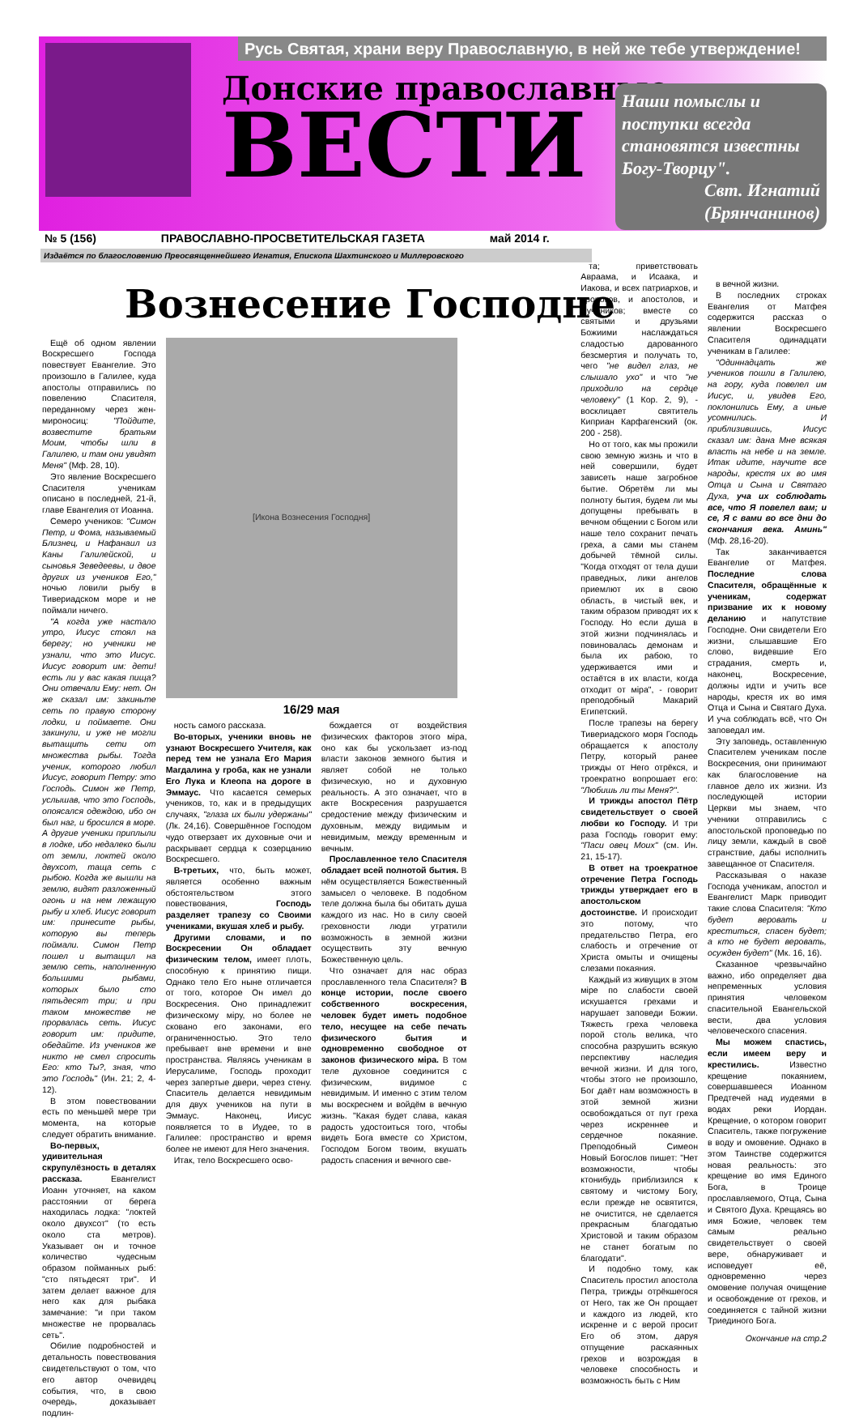Русь Святая, храни веру Православную, в ней же тебе утверждение!
Донские православные
ВЕСТИ
Наши помыслы и поступки всегда становятся известны Богу-Творцу".
Свт. Игнатий (Брянчанинов)
№ 5 (156) ПРАВОСЛАВНО-ПРОСВЕТИТЕЛЬСКАЯ ГАЗЕТА май 2014 г.
Издаётся по благословению Преосвященнейшего Игнатия, Епископа Шахтинского и Миллеровского
Вознесение Господне
Ещё об одном явлении Воскресшего Господа повествует Евангелие. Это произошло в Галилее, куда апостолы отправились по повелению Спасителя, переданному через жен-мироносиц: "Пойдите, возвестите братьям Моим, чтобы шли в Галилею, и там они увидят Меня" (Мф. 28, 10).
Это явление Воскресшего Спасителя ученикам описано в последней, 21-й, главе Евангелия от Иоанна.
Семеро учеников: "Симон Петр, и Фома, называемый Близнец, и Нафанаил из Каны Галилейской, и сыновья Зеведеевы, и двое других из учеников Его," ночью ловили рыбу в Тивериадском море и не поймали ничего.
"А когда уже настало утро, Иисус стоял на берегу; но ученики не узнали, что это Иисус. Иисус говорит им: дети! есть ли у вас какая пища? Они отвечали Ему: нет. Он же сказал им: закиньте сеть по правую сторону лодки, и поймаете. Они закинули, и уже не могли вытащить сети от множества рыбы. Тогда ученик, которого любил Иисус, говорит Петру: это Господь. Симон же Петр, услышав, что это Господь, опоясался одеждою, ибо он был наг, и бросился в море. А другие ученики приплыли в лодке, ибо недалеко были от земли, локтей около двухсот, таща сеть с рыбою. Когда же вышли на землю, видят разложенный огонь и на нем лежащую рыбу и хлеб. Иисус говорит им: принесите рыбы, которую вы теперь поймали. Симон Петр пошел и вытащил на землю сеть, наполненную большими рыбами, которых было сто пятьдесят три; и при таком множестве не прорвалась сеть. Иисус говорит им: придите, обедайте. Из учеников же никто не смел спросить Его: кто Ты?, зная, что это Господь" (Ин. 21; 2, 4-12).
В этом повествовании есть по меньшей мере три момента, на которые следует обратить внимание.
Во-первых, удивительная скрупулёзность в деталях рассказа. Евангелист Иоанн уточняет, на каком расстоянии от берега находилась лодка: "локтей около двухсот" (то есть около ста метров). Указывает он и точное количество чудесным образом пойманных рыб: "сто пятьдесят три". И затем делает важное для него как для рыбака замечание: "и при таком множестве не прорвалась сеть".
Обилие подробностей и детальность повествования свидетельствуют о том, что его автор очевидец события, что, в свою очередь, доказывает подлин-
[Икона Вознесения Господня]
16/29 мая
ность самого рассказа.
Во-вторых, ученики вновь не узнают Воскресшего Учителя, как перед тем не узнала Его Мария Магдалина у гроба, как не узнали Его Лука и Клеопа на дороге в Эммаус. Что касается семерых учеников, то, как и в предыдущих случаях, "глаза их были удержаны" (Лк. 24,16). Совершённое Господом чудо отверзает их духовные очи и раскрывает сердца к созерцанию Воскресшего.
В-третьих, что, быть может, является особенно важным обстоятельством этого повествования, Господь разделяет трапезу со Своими учениками, вкушая хлеб и рыбу.
Другими словами, и по Воскресении Он обладает физическим телом, имеет плоть, способную к принятию пищи. Однако тело Его ныне отличается от того, которое Он имел до Воскресения. Оно принадлежит физическому міру, но более не сковано его законами, его ограниченностью. Это тело пребывает вне времени и вне пространства. Являясь ученикам в Иерусалиме, Господь проходит через запертые двери, через стену. Спаситель делается невидимым для двух учеников на пути в Эммаус. Наконец, Иисус появляется то в Иудее, то в Галилее: пространство и время более не имеют для Него значения.
Итак, тело Воскресшего осво-
бождается от воздействия физических факторов этого міра, оно как бы ускользает из-под власти законов земного бытия и являет собой не только физическую, но и духовную реальность. А это означает, что в акте Воскресения разрушается средостение между физическим и духовным, между видимым и невидимым, между временным и вечным.
Прославленное тело Спасителя обладает всей полнотой бытия. В нём осуществляется Божественный замысел о человеке. В подобном теле должна была бы обитать душа каждого из нас. Но в силу своей греховности люди утратили возможность в земной жизни осуществить эту вечную Божественную цель.
Что означает для нас образ прославленного тела Спасителя? В конце истории, после своего собственного воскресения, человек будет иметь подобное тело, несущее на себе печать физического бытия и одновременно свободное от законов физического міра. В том теле духовное соединится с физическим, видимое с невидимым. И именно с этим телом мы воскреснем и войдём в вечную жизнь. "Какая будет слава, какая радость удостоиться того, чтобы видеть Бога вместе со Христом, Господом Богом твоим, вкушать радость спасения и вечного све-
та; приветствовать Авраама, и Исаака, и Иакова, и всех патриархов, и пророков, и апостолов, и мучеников; вместе со святыми и друзьями Божиими наслаждаться сладостью дарованного безсмертия и получать то, чего "не видел глаз, не слышало ухо" и что "не приходило на сердце человеку" (1 Кор. 2, 9), - восклицает святитель Киприан Карфагенский (ок. 200 - 258).
Но от того, как мы прожили свою земную жизнь и что в ней совершили, будет зависеть наше загробное бытие. Обретём ли мы полноту бытия, будем ли мы допущены пребывать в вечном общении с Богом или наше тело сохранит печать греха, а сами мы станем добычей тёмной силы. "Когда отходят от тела души праведных, лики ангелов приемлют их в свою область, в чистый век, и таким образом приводят их к Господу. Но если душа в этой жизни подчинялась и повиновалась демонам и была их рабою, то удерживается ими и остаётся в их власти, когда отходит от міра", - говорит преподобный Макарий Египетский.
После трапезы на берегу Тивериадского моря Господь обращается к апостолу Петру, который ранее трижды от Него отрёкся, и троекратно вопрошает его: "Любишь ли ты Меня?".
И трижды апостол Пётр свидетельствует о своей любви ко Господу. И три раза Господь говорит ему: "Паси овец Моих" (см. Ин. 21, 15-17).
В ответ на троекратное отречение Петра Господь трижды утверждает его в апостольском достоинстве. И происходит это потому, что предательство Петра, его слабость и отречение от Христа омыты и очищены слезами покаяния.
Каждый из живущих в этом міре по слабости своей искушается грехами и нарушает заповеди Божии. Тяжесть греха человека порой столь велика, что способна разрушить всякую перспективу наследия вечной жизни. И для того, чтобы этого не произошло, Бог даёт нам возможность в этой земной жизни освобождаться от пут греха через искреннее и сердечное покаяние. Преподобный Симеон Новый Богослов пишет: "Нет возможности, чтобы ктонибудь приблизился к святому и чистому Богу, если прежде не освятится, не очистится, не сделается прекрасным благодатью Христовой и таким образом не станет богатым по благодати".
И подобно тому, как Спаситель простил апостола Петра, трижды отрёкшегося от Него, так же Он прощает и каждого из людей, кто искренне и с верой просит Его об этом, даруя отпущение раскаянных грехов и возрождая в человеке способность и возможность быть с Ним
в вечной жизни.
В последних строках Евангелия от Матфея содержится рассказ о явлении Воскресшего Спасителя одинадцати ученикам в Галилее:
"Одиннадцать же учеников пошли в Галилею, на гору, куда повелел им Иисус, и, увидев Его, поклонились Ему, а иные усомнились. И приблизившись, Иисус сказал им: дана Мне всякая власть на небе и на земле. Итак идите, научите все народы, крестя их во имя Отца и Сына и Святаго Духа, уча их соблюдать все, что Я повелел вам; и се, Я с вами во все дни до скончания века. Аминь" (Мф. 28,16-20).
Так заканчивается Евангелие от Матфея. Последние слова Спасителя, обращённые к ученикам, содержат призвание их к новому деланию и напутствие Господне. Они свидетели Его жизни, слышавшие Его слово, видевшие Его страдания, смерть и, наконец, Воскресение, должны идти и учить все народы, крестя их во имя Отца и Сына и Святаго Духа. И уча соблюдать всё, что Он заповедал им.
Эту заповедь, оставленную Спасителем ученикам после Воскресения, они принимают как благословение на главное дело их жизни. Из последующей истории Церкви мы знаем, что ученики отправились с апостольской проповедью по лицу земли, каждый в своё странствие, дабы исполнить завещанное от Спасителя.
Рассказывая о наказе Господа ученикам, апостол и Евангелист Марк приводит такие слова Спасителя: "Кто будет веровать и креститься, спасен будет; а кто не будет веровать, осужден будет" (Мк. 16, 16).
Сказанное чрезвычайно важно, ибо определяет два непременных условия принятия человеком спасительной Евангельской вести, два условия человеческого спасения.
Мы можем спастись, если имеем веру и крестились. Известно крещение покаянием, совершавшееся Иоанном Предтечей над иудеями в водах реки Иордан. Крещение, о котором говорит Спаситель, также погружение в воду и омовение. Однако в этом Таинстве содержится новая реальность: это крещение во имя Единого Бога, в Троице прославляемого, Отца, Сына и Святого Духа. Крещаясь во имя Божие, человек тем самым реально свидетельствует о своей вере, обнаруживает и исповедует её, одновременно через омовение получая очищение и освобождение от грехов, и соединяется с тайной жизни Триединого Бога.
Окончание на стр.2